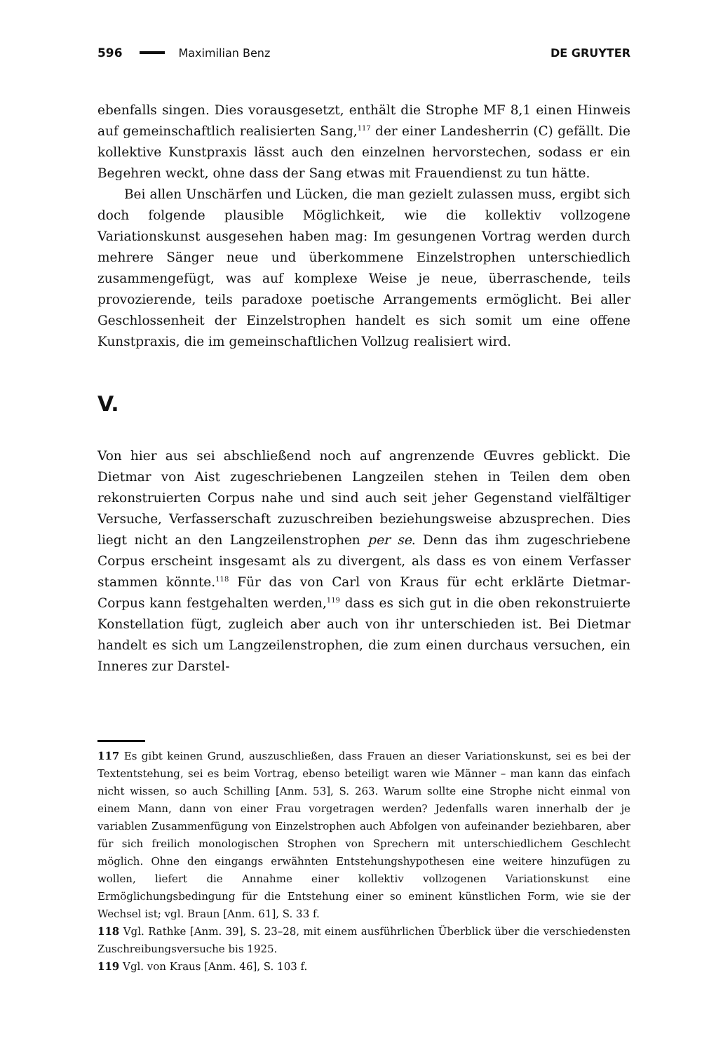596 Maximilian Benz DE GRUYTER
ebenfalls singen. Dies vorausgesetzt, enthält die Strophe MF 8,1 einen Hinweis auf gemeinschaftlich realisierten Sang,<sup>117</sup> der einer Landesherrin (C) gefällt. Die kollektive Kunstpraxis lässt auch den einzelnen hervorstechen, sodass er ein Begehren weckt, ohne dass der Sang etwas mit Frauendienst zu tun hätte.
Bei allen Unschärfen und Lücken, die man gezielt zulassen muss, ergibt sich doch folgende plausible Möglichkeit, wie die kollektiv vollzogene Variationskunst ausgesehen haben mag: Im gesungenen Vortrag werden durch mehrere Sänger neue und überkommene Einzelstrophen unterschiedlich zusammengefügt, was auf komplexe Weise je neue, überraschende, teils provozierende, teils paradoxe poetische Arrangements ermöglicht. Bei aller Geschlossenheit der Einzelstrophen handelt es sich somit um eine offene Kunstpraxis, die im gemeinschaftlichen Vollzug realisiert wird.
V.
Von hier aus sei abschließend noch auf angrenzende Œuvres geblickt. Die Dietmar von Aist zugeschriebenen Langzeilen stehen in Teilen dem oben rekonstruierten Corpus nahe und sind auch seit jeher Gegenstand vielfältiger Versuche, Verfasserschaft zuzuschreiben beziehungsweise abzusprechen. Dies liegt nicht an den Langzeilenstrophen per se. Denn das ihm zugeschriebene Corpus erscheint insgesamt als zu divergent, als dass es von einem Verfasser stammen könnte.<sup>118</sup> Für das von Carl von Kraus für echt erklärte Dietmar-Corpus kann festgehalten werden,<sup>119</sup> dass es sich gut in die oben rekonstruierte Konstellation fügt, zugleich aber auch von ihr unterschieden ist. Bei Dietmar handelt es sich um Langzeilenstrophen, die zum einen durchaus versuchen, ein Inneres zur Darstel-
117 Es gibt keinen Grund, auszuschließen, dass Frauen an dieser Variationskunst, sei es bei der Textentstehung, sei es beim Vortrag, ebenso beteiligt waren wie Männer – man kann das einfach nicht wissen, so auch Schilling [Anm. 53], S. 263. Warum sollte eine Strophe nicht einmal von einem Mann, dann von einer Frau vorgetragen werden? Jedenfalls waren innerhalb der je variablen Zusammenfügung von Einzelstrophen auch Abfolgen von aufeinander beziehbaren, aber für sich freilich monologischen Strophen von Sprechern mit unterschiedlichem Geschlecht möglich. Ohne den eingangs erwähnten Entstehungshypothesen eine weitere hinzufügen zu wollen, liefert die Annahme einer kollektiv vollzogenen Variationskunst eine Ermöglichungsbedingung für die Entstehung einer so eminent künstlichen Form, wie sie der Wechsel ist; vgl. Braun [Anm. 61], S. 33 f.
118 Vgl. Rathke [Anm. 39], S. 23–28, mit einem ausführlichen Überblick über die verschiedensten Zuschreibungsversuche bis 1925.
119 Vgl. von Kraus [Anm. 46], S. 103 f.